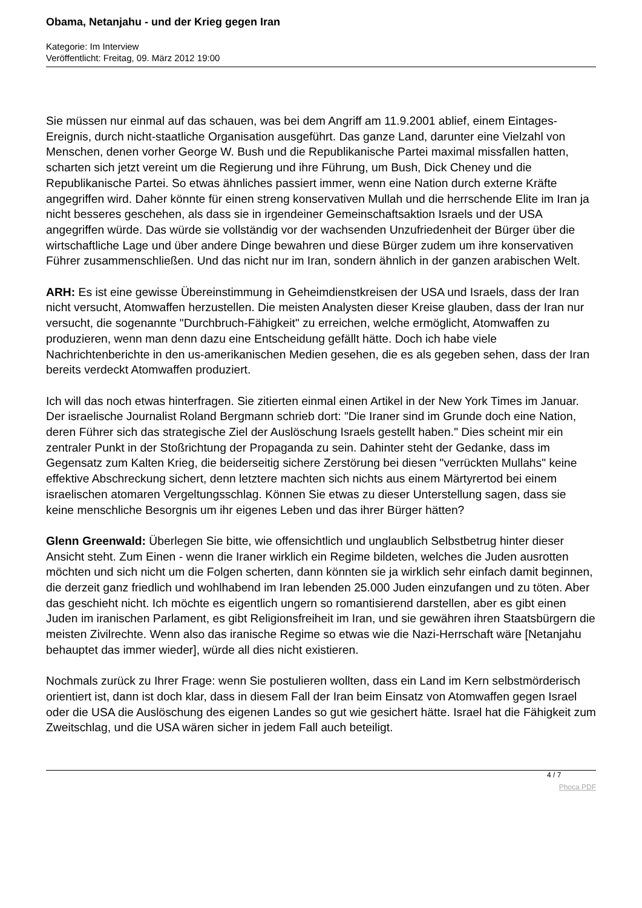Obama, Netanjahu - und der Krieg gegen Iran
Kategorie: Im Interview
Veröffentlicht: Freitag, 09. März 2012 19:00
Sie müssen nur einmal auf das schauen, was bei dem Angriff am 11.9.2001 ablief, einem Eintages-Ereignis, durch nicht-staatliche Organisation ausgeführt. Das ganze Land, darunter eine Vielzahl von Menschen, denen vorher George W. Bush und die Republikanische Partei maximal missfallen hatten, scharten sich jetzt vereint um die Regierung und ihre Führung, um Bush, Dick Cheney und die Republikanische Partei. So etwas ähnliches passiert immer, wenn eine Nation durch externe Kräfte angegriffen wird. Daher könnte für einen streng konservativen Mullah und die herrschende Elite im Iran ja nicht besseres geschehen, als dass sie in irgendeiner Gemeinschaftsaktion Israels und der USA angegriffen würde. Das würde sie vollständig vor der wachsenden Unzufriedenheit der Bürger über die wirtschaftliche Lage und über andere Dinge bewahren und diese Bürger zudem um ihre konservativen Führer zusammenschließen. Und das nicht nur im Iran, sondern ähnlich in der ganzen arabischen Welt.
ARH: Es ist eine gewisse Übereinstimmung in Geheimdienstkreisen der USA und Israels, dass der Iran nicht versucht, Atomwaffen herzustellen. Die meisten Analysten dieser Kreise glauben, dass der Iran nur versucht, die sogenannte "Durchbruch-Fähigkeit" zu erreichen, welche ermöglicht, Atomwaffen zu produzieren, wenn man denn dazu eine Entscheidung gefällt hätte. Doch ich habe viele Nachrichtenberichte in den us-amerikanischen Medien gesehen, die es als gegeben sehen, dass der Iran bereits verdeckt Atomwaffen produziert.
Ich will das noch etwas hinterfragen. Sie zitierten einmal einen Artikel in der New York Times im Januar. Der israelische Journalist Roland Bergmann schrieb dort: "Die Iraner sind im Grunde doch eine Nation, deren Führer sich das strategische Ziel der Auslöschung Israels gestellt haben." Dies scheint mir ein zentraler Punkt in der Stoßrichtung der Propaganda zu sein. Dahinter steht der Gedanke, dass im Gegensatz zum Kalten Krieg, die beiderseitig sichere Zerstörung bei diesen "verrückten Mullahs" keine effektive Abschreckung sichert, denn letztere machten sich nichts aus einem Märtyrertod bei einem israelischen atomaren Vergeltungsschlag. Können Sie etwas zu dieser Unterstellung sagen, dass sie keine menschliche Besorgnis um ihr eigenes Leben und das ihrer Bürger hätten?
Glenn Greenwald: Überlegen Sie bitte, wie offensichtlich und unglaublich Selbstbetrug hinter dieser Ansicht steht. Zum Einen - wenn die Iraner wirklich ein Regime bildeten, welches die Juden ausrotten möchten und sich nicht um die Folgen scherten, dann könnten sie ja wirklich sehr einfach damit beginnen, die derzeit ganz friedlich und wohlhabend im Iran lebenden 25.000 Juden einzufangen und zu töten. Aber das geschieht nicht. Ich möchte es eigentlich ungern so romantisierend darstellen, aber es gibt einen Juden im iranischen Parlament, es gibt Religionsfreiheit im Iran, und sie gewähren ihren Staatsbürgern die meisten Zivilrechte. Wenn also das iranische Regime so etwas wie die Nazi-Herrschaft wäre [Netanjahu behauptet das immer wieder], würde all dies nicht existieren.
Nochmals zurück zu Ihrer Frage: wenn Sie postulieren wollten, dass ein Land im Kern selbstmörderisch orientiert ist, dann ist doch klar, dass in diesem Fall der Iran beim Einsatz von Atomwaffen gegen Israel oder die USA die Auslöschung des eigenen Landes so gut wie gesichert hätte. Israel hat die Fähigkeit zum Zweitschlag, und die USA wären sicher in jedem Fall auch beteiligt.
4 / 7
Phoca PDF